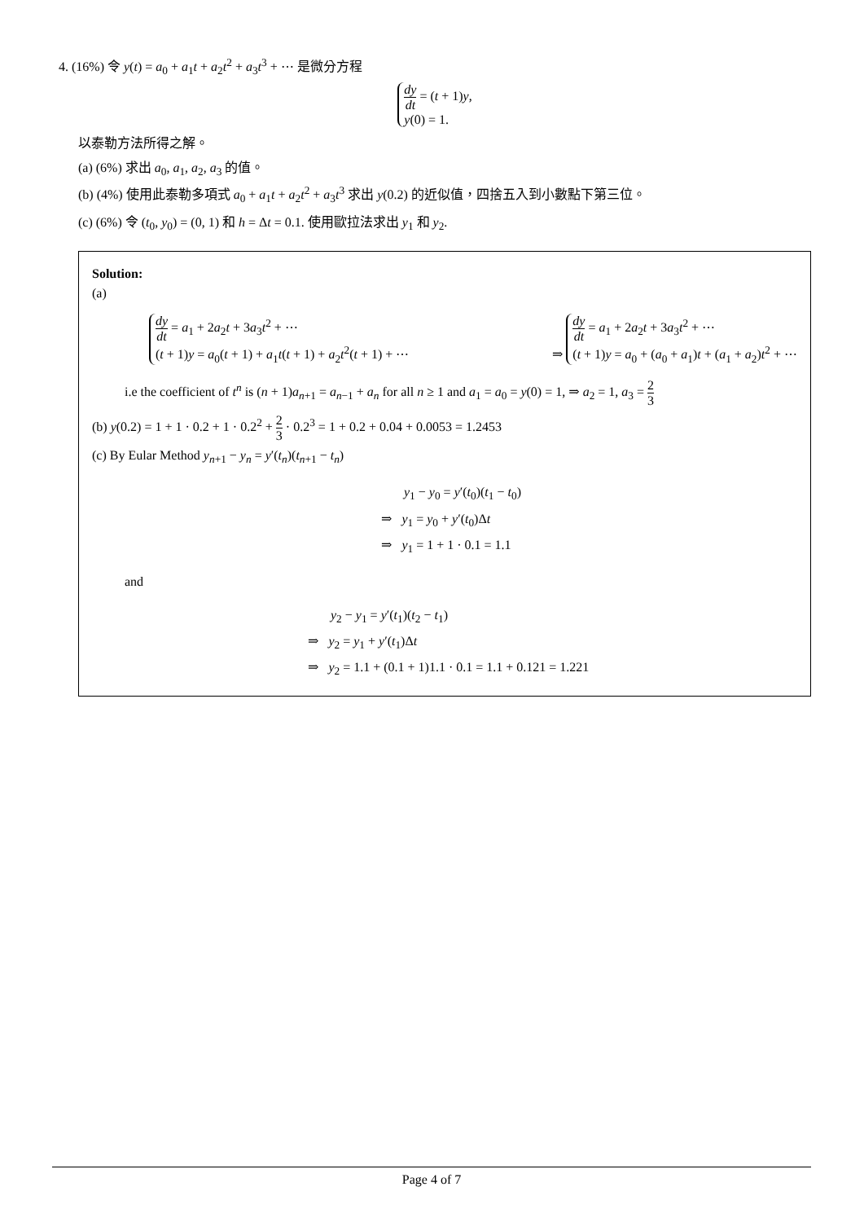4. (16%) 令 y(t) = a<sub>0</sub> + a<sub>1</sub>t + a<sub>2</sub>t<sup>2</sup> + a<sub>3</sub>t<sup>3</sup> + ⋯ 是微分方程
dy dt = (t + 1)y,
y(0) = 1.
以泰勒方法所得之解。
(a) (6%) 求出 a<sub>0</sub>, a<sub>1</sub>, a<sub>2</sub>, a<sub>3</sub> 的值。
(b) (4%) 使用此泰勒多項式 a<sub>0</sub> + a<sub>1</sub>t + a<sub>2</sub>t<sup>2</sup> + a<sub>3</sub>t<sup>3</sup> 求出 y(0.2) 的近似值，四捨五入到小數點下第三位。
(c) (6%) 令 (t<sub>0</sub>, y<sub>0</sub>) = (0, 1) 和 h = Δt = 0.1. 使用歐拉法求出 y<sub>1</sub> 和 y<sub>2</sub>.
Solution:
(a)
dy dt = a<sub>1</sub> + 2a<sub>2</sub>t + 3a<sub>3</sub>t<sup>2</sup> + ⋯
(t + 1)y = a<sub>0</sub>(t + 1) + a<sub>1</sub>t(t + 1) + a<sub>2</sub>t<sup>2</sup>(t + 1) + ⋯
⇒
dy dt = a<sub>1</sub> + 2a<sub>2</sub>t + 3a<sub>3</sub>t<sup>2</sup> + ⋯
(t + 1)y = a<sub>0</sub> + (a<sub>0</sub> + a<sub>1</sub>)t + (a<sub>1</sub> + a<sub>2</sub>)t<sup>2</sup> + ⋯
i.e the coefficient of t<sup>n</sup> is (n + 1)a<sub>n+1</sub> = a<sub>n−1</sub> + a<sub>n</sub> for all n ≥ 1 and a<sub>1</sub> = a<sub>0</sub> = y(0) = 1, ⇒ a<sub>2</sub> = 1, a<sub>3</sub> = 2 3
(b) y(0.2) = 1 + 1 · 0.2 + 1 · 0.2<sup>2</sup> + 2 3 · 0.2<sup>3</sup> = 1 + 0.2 + 0.04 + 0.0053 = 1.2453
(c) By Eular Method y<sub>n+1</sub> − y<sub>n</sub> = y′(t<sub>n</sub>)(t<sub>n+1</sub> − t<sub>n</sub>)
y<sub>1</sub> − y<sub>0</sub> = y′(t<sub>0</sub>)(t<sub>1</sub> − t<sub>0</sub>)
⇒ y<sub>1</sub> = y<sub>0</sub> + y′(t<sub>0</sub>)Δt
⇒ y<sub>1</sub> = 1 + 1 · 0.1 = 1.1
and
y<sub>2</sub> − y<sub>1</sub> = y′(t<sub>1</sub>)(t<sub>2</sub> − t<sub>1</sub>)
⇒ y<sub>2</sub> = y<sub>1</sub> + y′(t<sub>1</sub>)Δt
⇒ y<sub>2</sub> = 1.1 + (0.1 + 1)1.1 · 0.1 = 1.1 + 0.121 = 1.221
Page 4 of 7